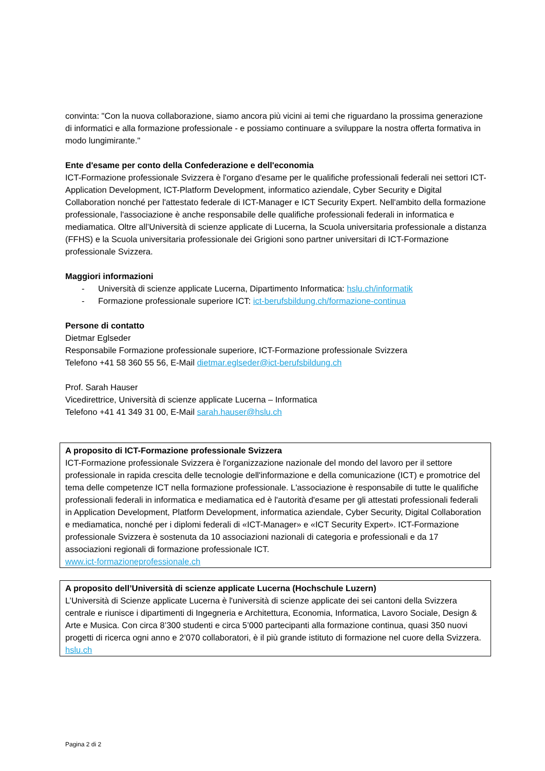convinta: "Con la nuova collaborazione, siamo ancora più vicini ai temi che riguardano la prossima generazione di informatici e alla formazione professionale - e possiamo continuare a sviluppare la nostra offerta formativa in modo lungimirante."
Ente d'esame per conto della Confederazione e dell'economia
ICT-Formazione professionale Svizzera è l'organo d'esame per le qualifiche professionali federali nei settori ICT-Application Development, ICT-Platform Development, informatico aziendale, Cyber Security e Digital Collaboration nonché per l'attestato federale di ICT-Manager e ICT Security Expert. Nell'ambito della formazione professionale, l'associazione è anche responsabile delle qualifiche professionali federali in informatica e mediamatica. Oltre all’Università di scienze applicate di Lucerna, la Scuola universitaria professionale a distanza (FFHS) e la Scuola universitaria professionale dei Grigioni sono partner universitari di ICT-Formazione professionale Svizzera.
Maggiori informazioni
- Università di scienze applicate Lucerna, Dipartimento Informatica: hslu.ch/informatik
- Formazione professionale superiore ICT: ict-berufsbildung.ch/formazione-continua
Persone di contatto
Dietmar Eglseder
Responsabile Formazione professionale superiore, ICT-Formazione professionale Svizzera
Telefono +41 58 360 55 56, E-Mail dietmar.eglseder@ict-berufsbildung.ch
Prof. Sarah Hauser
Vicedirettrice, Università di scienze applicate Lucerna – Informatica
Telefono +41 41 349 31 00, E-Mail sarah.hauser@hslu.ch
A proposito di ICT-Formazione professionale Svizzera
ICT-Formazione professionale Svizzera è l'organizzazione nazionale del mondo del lavoro per il settore professionale in rapida crescita delle tecnologie dell'informazione e della comunicazione (ICT) e promotrice del tema delle competenze ICT nella formazione professionale. L'associazione è responsabile di tutte le qualifiche professionali federali in informatica e mediamatica ed è l'autorità d'esame per gli attestati professionali federali in Application Development, Platform Development, informatica aziendale, Cyber Security, Digital Collaboration e mediamatica, nonché per i diplomi federali di «ICT-Manager» e «ICT Security Expert». ICT-Formazione professionale Svizzera è sostenuta da 10 associazioni nazionali di categoria e professionali e da 17 associazioni regionali di formazione professionale ICT.
www.ict-formazioneprofessionale.ch
A proposito dell’Università di scienze applicate Lucerna (Hochschule Luzern)
L’Università di Scienze applicate Lucerna è l'università di scienze applicate dei sei cantoni della Svizzera centrale e riunisce i dipartimenti di Ingegneria e Architettura, Economia, Informatica, Lavoro Sociale, Design & Arte e Musica. Con circa 8’300 studenti e circa 5’000 partecipanti alla formazione continua, quasi 350 nuovi progetti di ricerca ogni anno e 2’070 collaboratori, è il più grande istituto di formazione nel cuore della Svizzera.
hslu.ch
Pagina 2 di 2